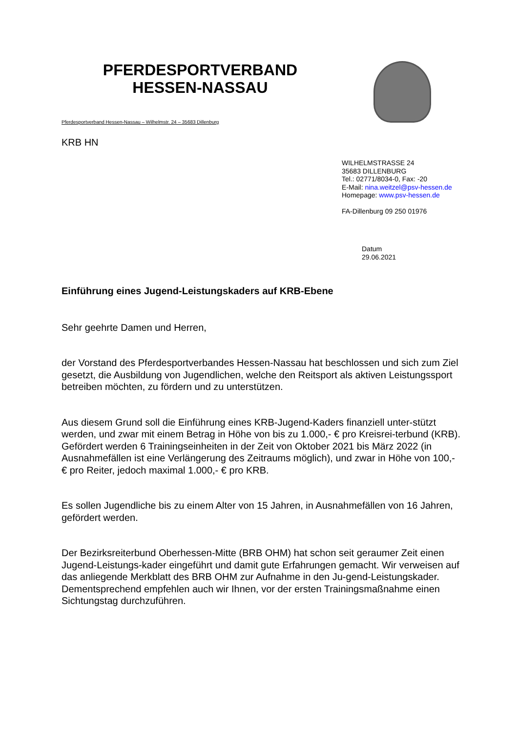PFERDESPORTVERBAND
HESSEN-NASSAU
Pferdesportverband Hessen-Nassau – Wilhelmstr. 24 – 35683 Dillenburg
KRB HN
WILHELMSTRASSE 24
35683 DILLENBURG
Tel.: 02771/8034-0, Fax: -20
E-Mail: nina.weitzel@psv-hessen.de
Homepage: www.psv-hessen.de
FA-Dillenburg 09 250 01976
Datum
29.06.2021
Einführung eines Jugend-Leistungskaders auf KRB-Ebene
Sehr geehrte Damen und Herren,
der Vorstand des Pferdesportverbandes Hessen-Nassau hat beschlossen und sich zum Ziel gesetzt, die Ausbildung von Jugendlichen, welche den Reitsport als aktiven Leistungssport betreiben möchten, zu fördern und zu unterstützen.
Aus diesem Grund soll die Einführung eines KRB-Jugend-Kaders finanziell unter-stützt werden, und zwar mit einem Betrag in Höhe von bis zu 1.000,- € pro Kreisrei-terbund (KRB). Gefördert werden 6 Trainingseinheiten in der Zeit von Oktober 2021 bis März 2022 (in Ausnahmefällen ist eine Verlängerung des Zeitraums möglich), und zwar in Höhe von 100,- € pro Reiter, jedoch maximal 1.000,- € pro KRB.
Es sollen Jugendliche bis zu einem Alter von 15 Jahren, in Ausnahmefällen von 16 Jahren, gefördert werden.
Der Bezirksreiterbund Oberhessen-Mitte (BRB OHM) hat schon seit geraumer Zeit einen Jugend-Leistungs-kader eingeführt und damit gute Erfahrungen gemacht. Wir verweisen auf das anliegende Merkblatt des BRB OHM zur Aufnahme in den Ju-gend-Leistungskader. Dementsprechend empfehlen auch wir Ihnen, vor der ersten Trainingsmaßnahme einen Sichtungstag durchzuführen.